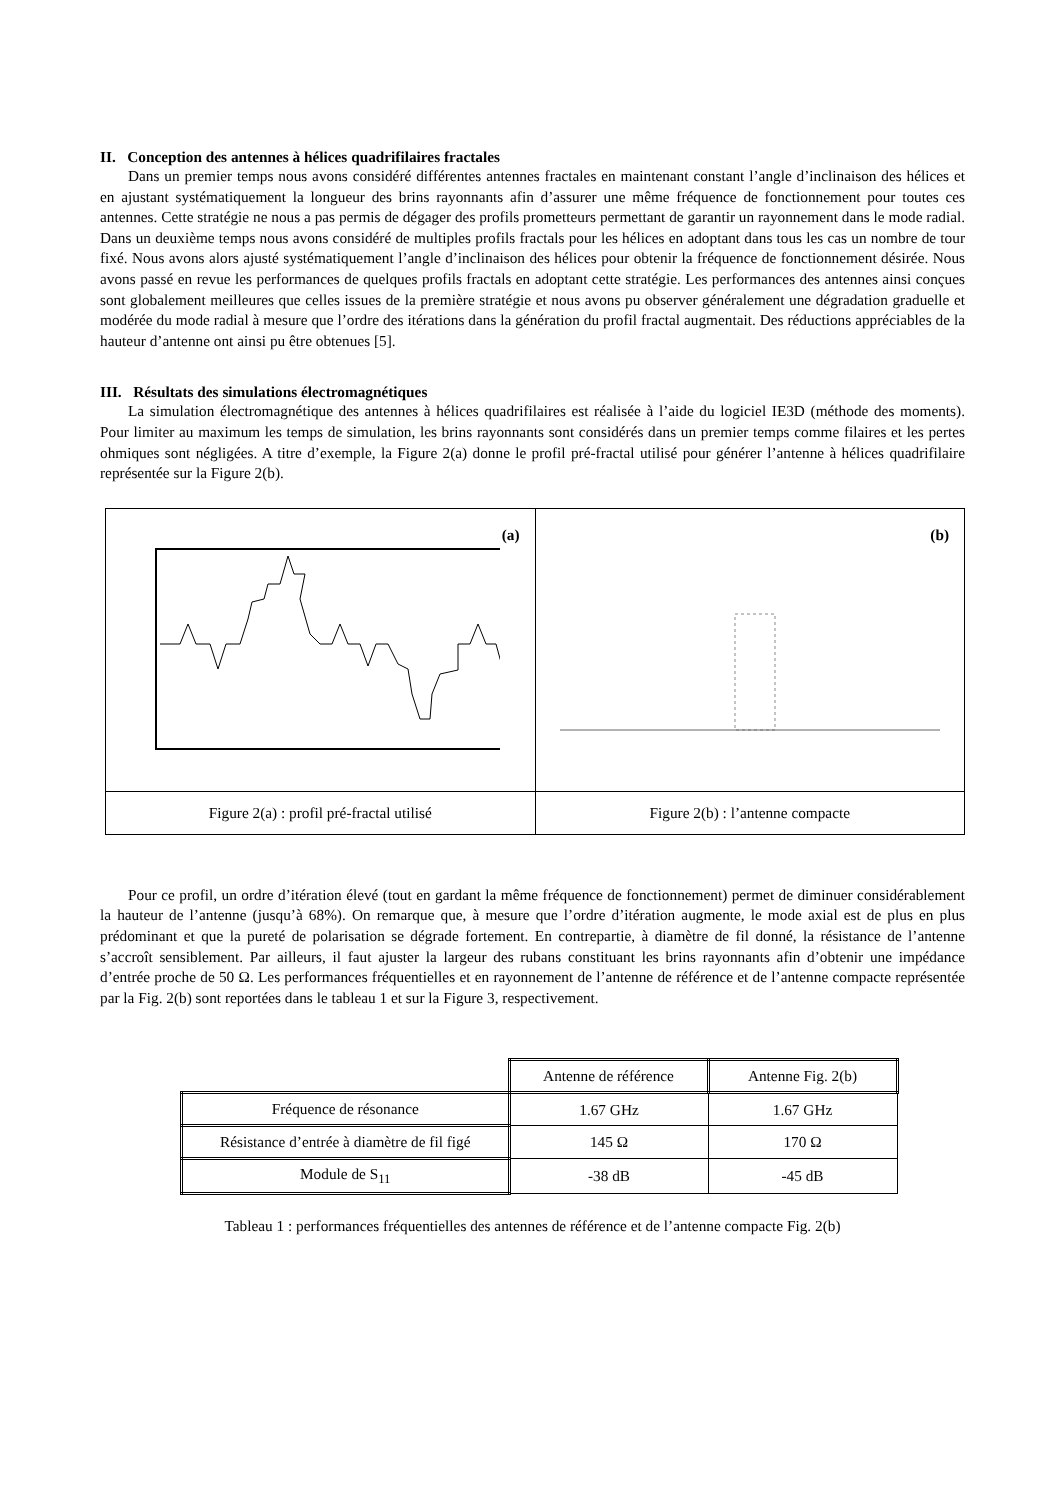II. Conception des antennes à hélices quadrifilaires fractales
Dans un premier temps nous avons considéré différentes antennes fractales en maintenant constant l’angle d’inclinaison des hélices et en ajustant systématiquement la longueur des brins rayonnants afin d’assurer une même fréquence de fonctionnement pour toutes ces antennes. Cette stratégie ne nous a pas permis de dégager des profils prometteurs permettant de garantir un rayonnement dans le mode radial. Dans un deuxième temps nous avons considéré de multiples profils fractals pour les hélices en adoptant dans tous les cas un nombre de tour fixé. Nous avons alors ajusté systématiquement l’angle d’inclinaison des hélices pour obtenir la fréquence de fonctionnement désirée. Nous avons passé en revue les performances de quelques profils fractals en adoptant cette stratégie. Les performances des antennes ainsi conçues sont globalement meilleures que celles issues de la première stratégie et nous avons pu observer généralement une dégradation graduelle et modérée du mode radial à mesure que l’ordre des itérations dans la génération du profil fractal augmentait. Des réductions appréciables de la hauteur d’antenne ont ainsi pu être obtenues [5].
III. Résultats des simulations électromagnétiques
La simulation électromagnétique des antennes à hélices quadrifilaires est réalisée à l’aide du logiciel IE3D (méthode des moments). Pour limiter au maximum les temps de simulation, les brins rayonnants sont considérés dans un premier temps comme filaires et les pertes ohmiques sont négligées. A titre d’exemple, la Figure 2(a) donne le profil pré-fractal utilisé pour générer l’antenne à hélices quadrifilaire représentée sur la Figure 2(b).
| (a) | (b) |
| Figure 2(a) : profil pré-fractal utilisé | Figure 2(b) : l’antenne compacte |
Pour ce profil, un ordre d’itération élevé (tout en gardant la même fréquence de fonctionnement) permet de diminuer considérablement la hauteur de l’antenne (jusqu’à 68%). On remarque que, à mesure que l’ordre d’itération augmente, le mode axial est de plus en plus prédominant et que la pureté de polarisation se dégrade fortement. En contrepartie, à diamètre de fil donné, la résistance de l’antenne s’accroît sensiblement. Par ailleurs, il faut ajuster la largeur des rubans constituant les brins rayonnants afin d’obtenir une impédance d’entrée proche de 50 Ω. Les performances fréquentielles et en rayonnement de l’antenne de référence et de l’antenne compacte représentée par la Fig. 2(b) sont reportées dans le tableau 1 et sur la Figure 3, respectivement.
| | Antenne de référence | Antenne Fig. 2(b) |
| Fréquence de résonance | 1.67 GHz | 1.67 GHz |
| Résistance d’entrée à diamètre de fil figé | 145 Ω | 170 Ω |
| Module de S<sub>11</sub> | -38 dB | -45 dB |
Tableau 1 : performances fréquentielles des antennes de référence et de l’antenne compacte Fig. 2(b)